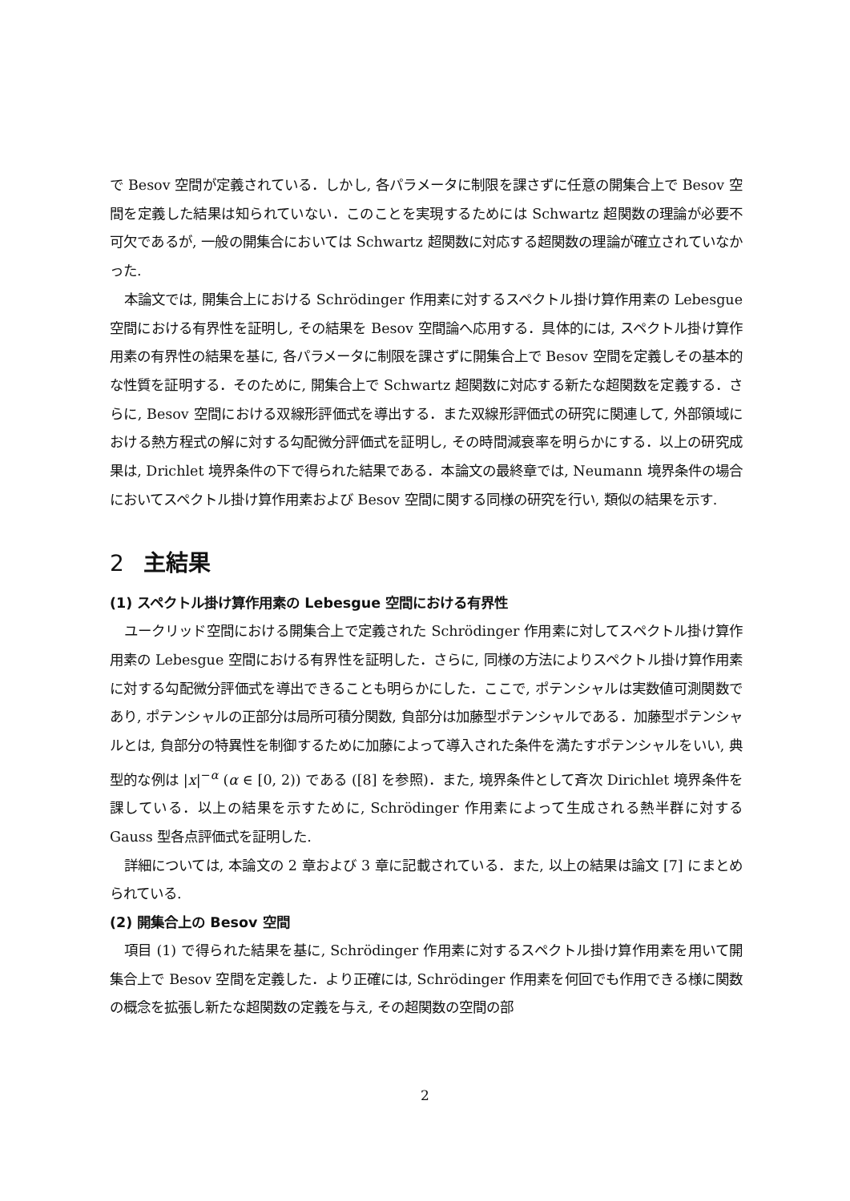で Besov 空間が定義されている．しかし, 各パラメータに制限を課さずに任意の開集合上で Besov 空間を定義した結果は知られていない．このことを実現するためには Schwartz 超関数の理論が必要不可欠であるが, 一般の開集合においては Schwartz 超関数に対応する超関数の理論が確立されていなかった.
本論文では, 開集合上における Schrödinger 作用素に対するスペクトル掛け算作用素の Lebesgue 空間における有界性を証明し, その結果を Besov 空間論へ応用する．具体的には, スペクトル掛け算作用素の有界性の結果を基に, 各パラメータに制限を課さずに開集合上で Besov 空間を定義しその基本的な性質を証明する．そのために, 開集合上で Schwartz 超関数に対応する新たな超関数を定義する．さらに, Besov 空間における双線形評価式を導出する．また双線形評価式の研究に関連して, 外部領域における熱方程式の解に対する勾配微分評価式を証明し, その時間減衰率を明らかにする．以上の研究成果は, Drichlet 境界条件の下で得られた結果である．本論文の最終章では, Neumann 境界条件の場合においてスペクトル掛け算作用素および Besov 空間に関する同様の研究を行い, 類似の結果を示す.
2 主結果
(1) スペクトル掛け算作用素の Lebesgue 空間における有界性
ユークリッド空間における開集合上で定義された Schrödinger 作用素に対してスペクトル掛け算作用素の Lebesgue 空間における有界性を証明した．さらに, 同様の方法によりスペクトル掛け算作用素に対する勾配微分評価式を導出できることも明らかにした．ここで, ポテンシャルは実数値可測関数であり, ポテンシャルの正部分は局所可積分関数, 負部分は加藤型ポテンシャルである．加藤型ポテンシャルとは, 負部分の特異性を制御するために加藤によって導入された条件を満たすポテンシャルをいい, 典型的な例は |x|<sup>−α</sup> (α ∈ [0, 2)) である ([8] を参照)．また, 境界条件として斉次 Dirichlet 境界条件を課している．以上の結果を示すために, Schrödinger 作用素によって生成される熱半群に対する Gauss 型各点評価式を証明した.
詳細については, 本論文の 2 章および 3 章に記載されている．また, 以上の結果は論文 [7] にまとめられている.
(2) 開集合上の Besov 空間
項目 (1) で得られた結果を基に, Schrödinger 作用素に対するスペクトル掛け算作用素を用いて開集合上で Besov 空間を定義した．より正確には, Schrödinger 作用素を何回でも作用できる様に関数の概念を拡張し新たな超関数の定義を与え, その超関数の空間の部
2